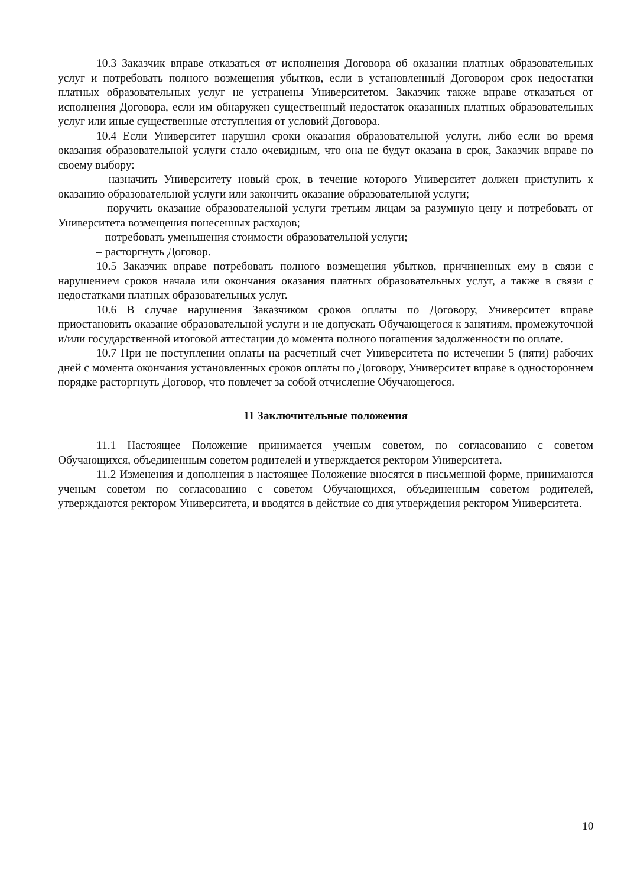10.3 Заказчик вправе отказаться от исполнения Договора об оказании платных образовательных услуг и потребовать полного возмещения убытков, если в установленный Договором срок недостатки платных образовательных услуг не устранены Университетом. Заказчик также вправе отказаться от исполнения Договора, если им обнаружен существенный недостаток оказанных платных образовательных услуг или иные существенные отступления от условий Договора.
10.4 Если Университет нарушил сроки оказания образовательной услуги, либо если во время оказания образовательной услуги стало очевидным, что она не будут оказана в срок, Заказчик вправе по своему выбору:
– назначить Университету новый срок, в течение которого Университет должен приступить к оказанию образовательной услуги или закончить оказание образовательной услуги;
– поручить оказание образовательной услуги третьим лицам за разумную цену и потребовать от Университета возмещения понесенных расходов;
– потребовать уменьшения стоимости образовательной услуги;
– расторгнуть Договор.
10.5 Заказчик вправе потребовать полного возмещения убытков, причиненных ему в связи с нарушением сроков начала или окончания оказания платных образовательных услуг, а также в связи с недостатками платных образовательных услуг.
10.6 В случае нарушения Заказчиком сроков оплаты по Договору, Университет вправе приостановить оказание образовательной услуги и не допускать Обучающегося к занятиям, промежуточной и/или государственной итоговой аттестации до момента полного погашения задолженности по оплате.
10.7 При не поступлении оплаты на расчетный счет Университета по истечении 5 (пяти) рабочих дней с момента окончания установленных сроков оплаты по Договору, Университет вправе в одностороннем порядке расторгнуть Договор, что повлечет за собой отчисление Обучающегося.
11 Заключительные положения
11.1 Настоящее Положение принимается ученым советом, по согласованию с советом Обучающихся, объединенным советом родителей и утверждается ректором Университета.
11.2 Изменения и дополнения в настоящее Положение вносятся в письменной форме, принимаются ученым советом по согласованию с советом Обучающихся, объединенным советом родителей, утверждаются ректором Университета, и вводятся в действие со дня утверждения ректором Университета.
10